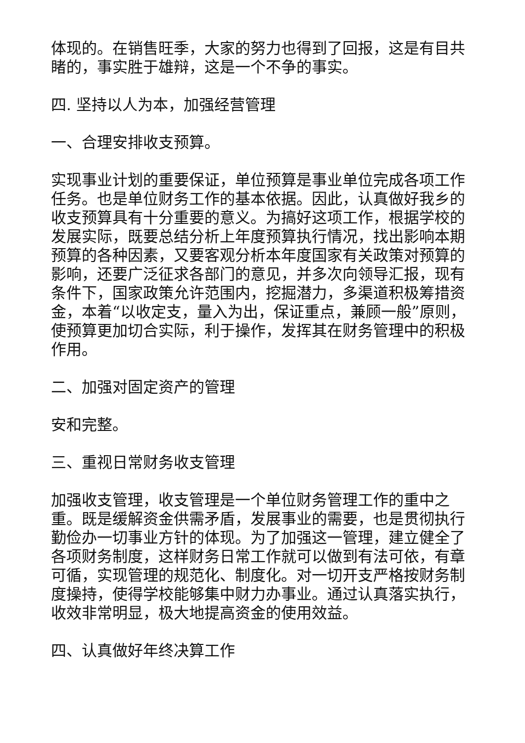体现的。在销售旺季，大家的努力也得到了回报，这是有目共睹的，事实胜于雄辩，这是一个不争的事实。
四. 坚持以人为本，加强经营管理
一、合理安排收支预算。
实现事业计划的重要保证，单位预算是事业单位完成各项工作任务。也是单位财务工作的基本依据。因此，认真做好我乡的收支预算具有十分重要的意义。为搞好这项工作，根据学校的发展实际，既要总结分析上年度预算执行情况，找出影响本期预算的各种因素，又要客观分析本年度国家有关政策对预算的影响，还要广泛征求各部门的意见，并多次向领导汇报，现有条件下，国家政策允许范围内，挖掘潜力，多渠道积极筹措资金，本着“以收定支，量入为出，保证重点，兼顾一般”原则，使预算更加切合实际，利于操作，发挥其在财务管理中的积极作用。
二、加强对固定资产的管理
安和完整。
三、重视日常财务收支管理
加强收支管理，收支管理是一个单位财务管理工作的重中之重。既是缓解资金供需矛盾，发展事业的需要，也是贯彻执行勤俭办一切事业方针的体现。为了加强这一管理，建立健全了各项财务制度，这样财务日常工作就可以做到有法可依，有章可循，实现管理的规范化、制度化。对一切开支严格按财务制度操持，使得学校能够集中财力办事业。通过认真落实执行，收效非常明显，极大地提高资金的使用效益。
四、认真做好年终决算工作